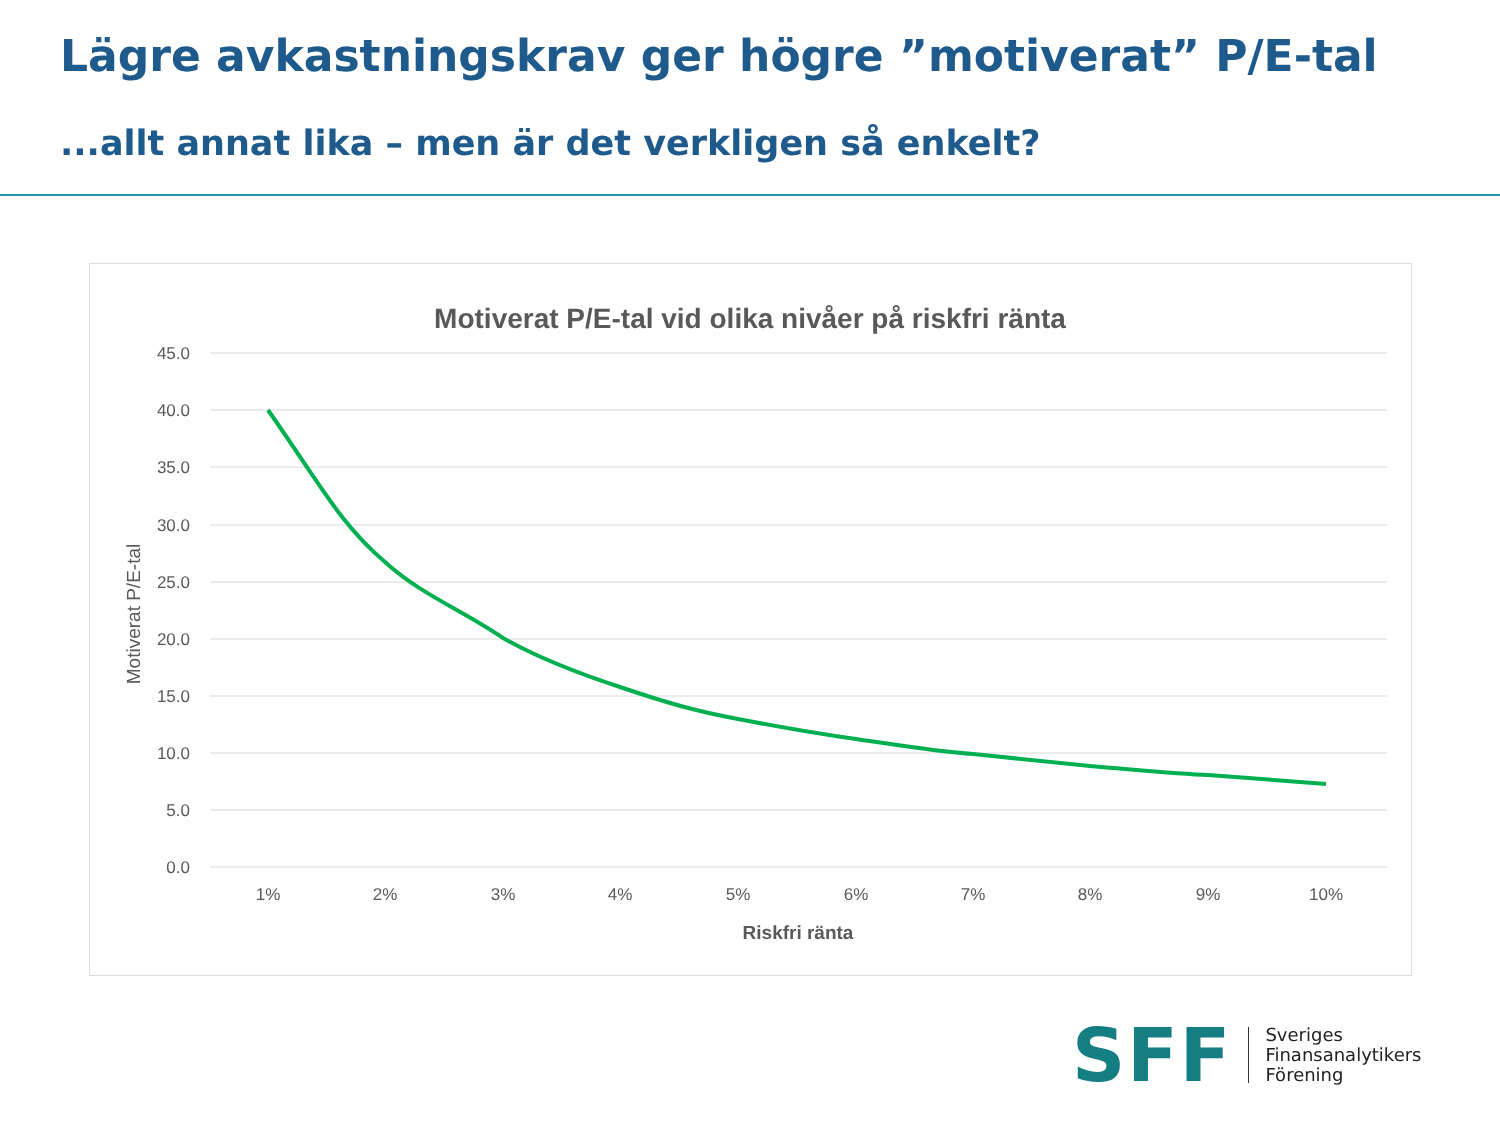Lägre avkastningskrav ger högre ”motiverat” P/E-tal
...allt annat lika – men är det verkligen så enkelt?
Motiverat P/E-tal vid olika nivåer på riskfri ränta
45.0
40.0
35.0
30.0
25.0
20.0
15.0
10.0
5.0
0.0
1%
2%
3%
4%
5%
6%
7%
8%
9%
10%
Riskfri ränta
Motiverat P/E-tal
SFF
Sveriges
Finansanalytikers
Förening